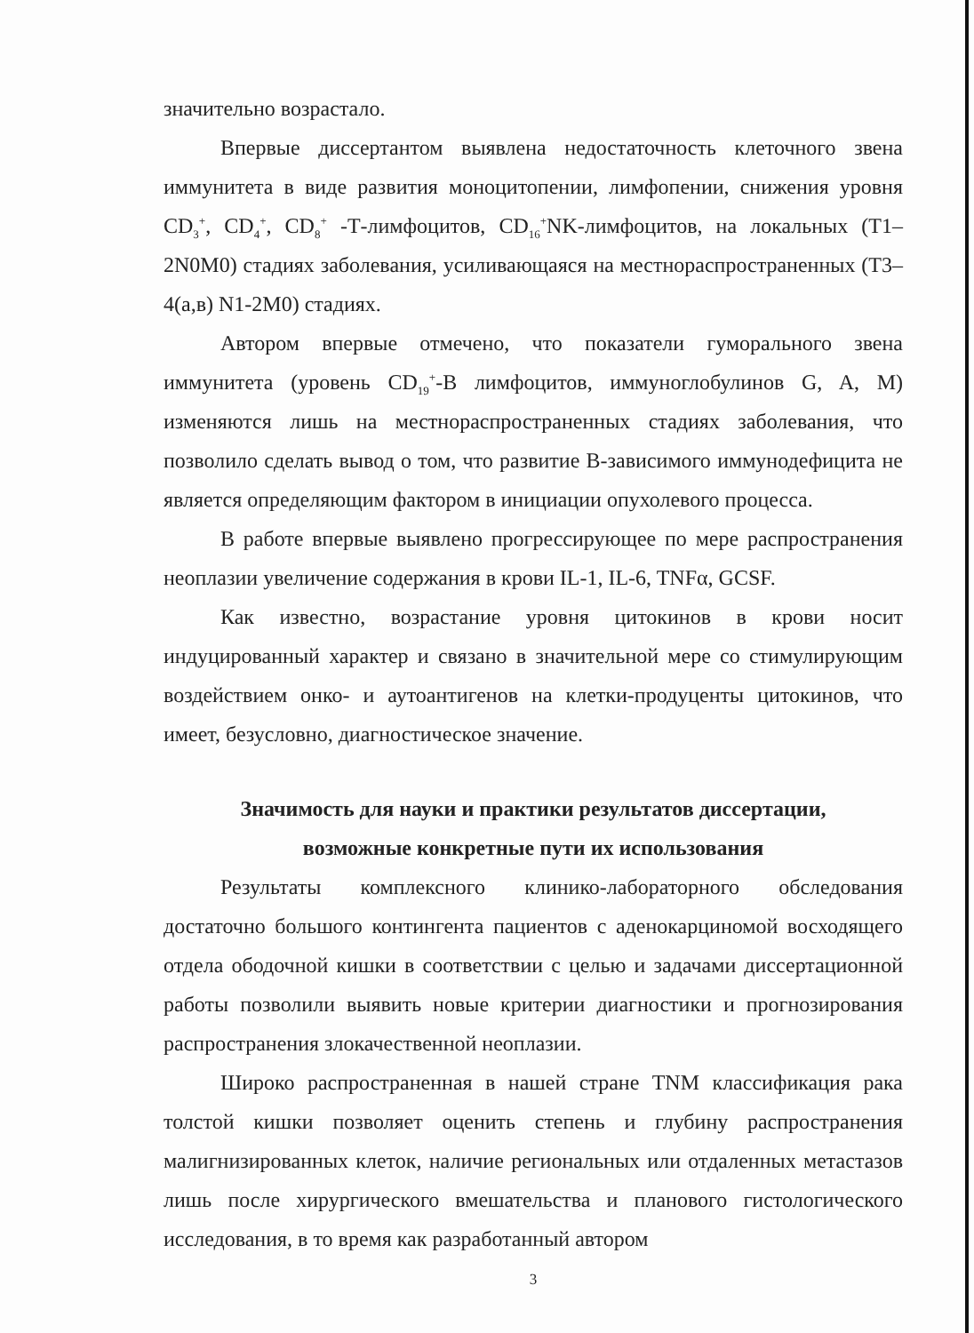значительно возрастало.
Впервые диссертантом выявлена недостаточность клеточного звена иммунитета в виде развития моноцитопении, лимфопении, снижения уровня CD<sub>3</sub><sup>+</sup>, CD<sub>4</sub><sup>+</sup>, CD<sub>8</sub><sup>+</sup> -Т-лимфоцитов, CD<sub>16</sub><sup>+</sup>NK-лимфоцитов, на локальных (T1–2N0M0) стадиях заболевания, усиливающаяся на местнораспространенных (T3–4(а,в) N1-2M0) стадиях.
Автором впервые отмечено, что показатели гуморального звена иммунитета (уровень CD<sub>19</sub><sup>+</sup>-В лимфоцитов, иммуноглобулинов G, A, M) изменяются лишь на местнораспространенных стадиях заболевания, что позволило сделать вывод о том, что развитие В-зависимого иммунодефицита не является определяющим фактором в инициации опухолевого процесса.
В работе впервые выявлено прогрессирующее по мере распространения неоплазии увеличение содержания в крови IL-1, IL-6, TNFα, GCSF.
Как известно, возрастание уровня цитокинов в крови носит индуцированный характер и связано в значительной мере со стимулирующим воздействием онко- и аутоантигенов на клетки-продуценты цитокинов, что имеет, безусловно, диагностическое значение.
Значимость для науки и практики результатов диссертации,
возможные конкретные пути их использования
Результаты комплексного клинико-лабораторного обследования достаточно большого контингента пациентов с аденокарциномой восходящего отдела ободочной кишки в соответствии с целью и задачами диссертационной работы позволили выявить новые критерии диагностики и прогнозирования распространения злокачественной неоплазии.
Широко распространенная в нашей стране TNM классификация рака толстой кишки позволяет оценить степень и глубину распространения малигнизированных клеток, наличие региональных или отдаленных метастазов лишь после хирургического вмешательства и планового гистологического исследования, в то время как разработанный автором
3